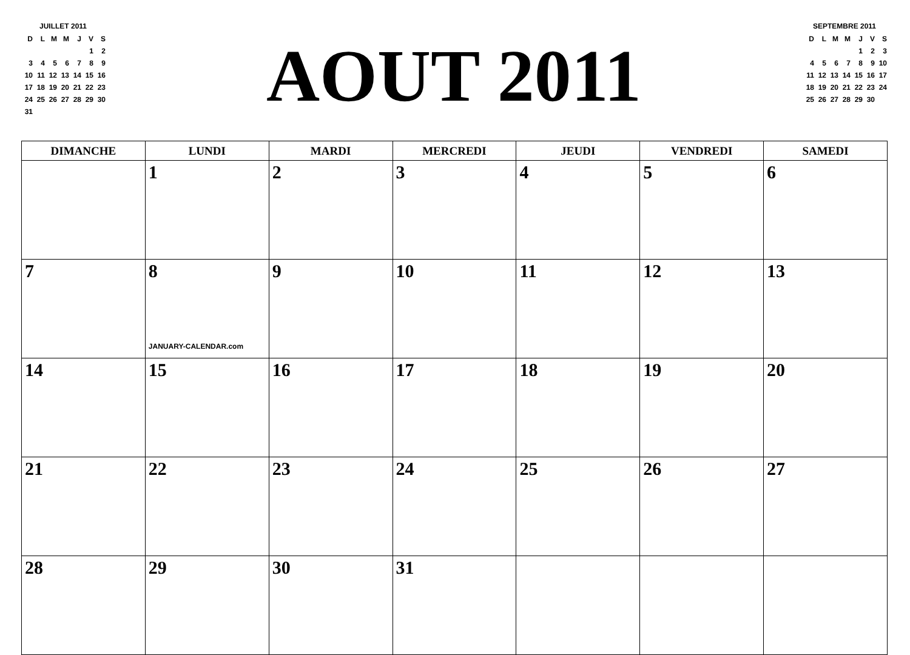JUILLET 2011
| D | L | M | M | J | V | S |
| --- | --- | --- | --- | --- | --- | --- |
| | | | | | 1 | 2 |
| 3 | 4 | 5 | 6 | 7 | 8 | 9 |
| 10 | 11 | 12 | 13 | 14 | 15 | 16 |
| 17 | 18 | 19 | 20 | 21 | 22 | 23 |
| 24 | 25 | 26 | 27 | 28 | 29 | 30 |
| 31 | | | | | | |
AOUT 2011
SEPTEMBRE 2011
| D | L | M | M | J | V | S |
| --- | --- | --- | --- | --- | --- | --- |
| | | | | 1 | 2 | 3 |
| 4 | 5 | 6 | 7 | 8 | 9 | 10 |
| 11 | 12 | 13 | 14 | 15 | 16 | 17 |
| 18 | 19 | 20 | 21 | 22 | 23 | 24 |
| 25 | 26 | 27 | 28 | 29 | 30 | |
| DIMANCHE | LUNDI | MARDI | MERCREDI | JEUDI | VENDREDI | SAMEDI |
| --- | --- | --- | --- | --- | --- | --- |
| | 1 | 2 | 3 | 4 | 5 | 6 |
| 7 | 8 JANUARY-CALENDAR.com | 9 | 10 | 11 | 12 | 13 |
| 14 | 15 | 16 | 17 | 18 | 19 | 20 |
| 21 | 22 | 23 | 24 | 25 | 26 | 27 |
| 28 | 29 | 30 | 31 | | | |